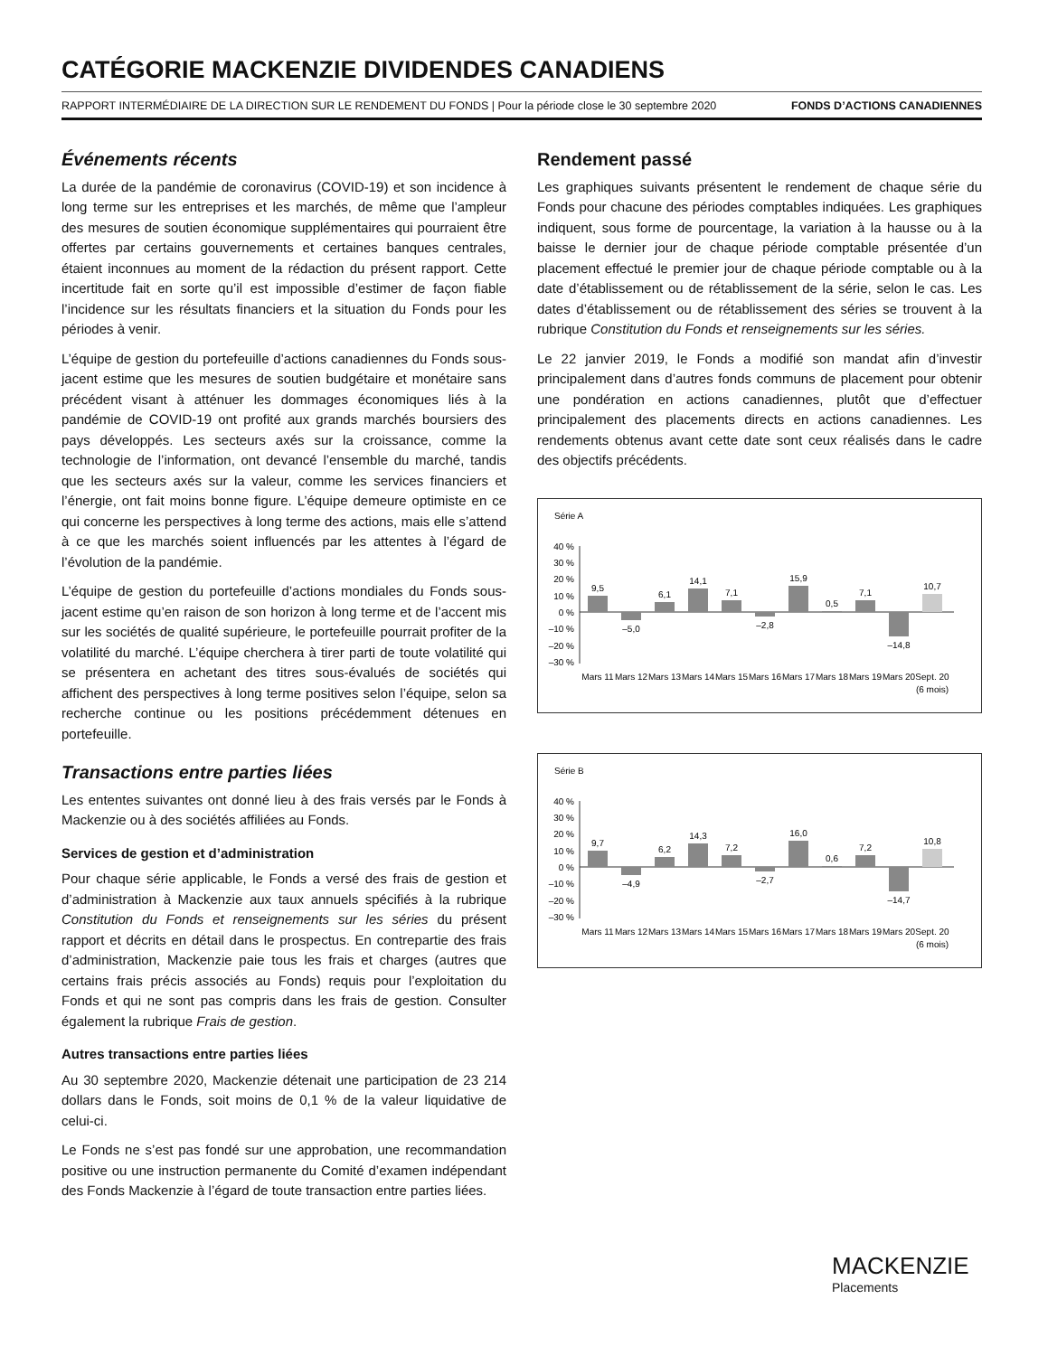CATÉGORIE MACKENZIE DIVIDENDES CANADIENS
RAPPORT INTERMÉDIAIRE DE LA DIRECTION SUR LE RENDEMENT DU FONDS | Pour la période close le 30 septembre 2020 FONDS D’ACTIONS CANADIENNES
Événements récents
La durée de la pandémie de coronavirus (COVID-19) et son incidence à long terme sur les entreprises et les marchés, de même que l’ampleur des mesures de soutien économique supplémentaires qui pourraient être offertes par certains gouvernements et certaines banques centrales, étaient inconnues au moment de la rédaction du présent rapport. Cette incertitude fait en sorte qu’il est impossible d’estimer de façon fiable l’incidence sur les résultats financiers et la situation du Fonds pour les périodes à venir.
L’équipe de gestion du portefeuille d’actions canadiennes du Fonds sous-jacent estime que les mesures de soutien budgétaire et monétaire sans précédent visant à atténuer les dommages économiques liés à la pandémie de COVID-19 ont profité aux grands marchés boursiers des pays développés. Les secteurs axés sur la croissance, comme la technologie de l’information, ont devancé l’ensemble du marché, tandis que les secteurs axés sur la valeur, comme les services financiers et l’énergie, ont fait moins bonne figure. L’équipe demeure optimiste en ce qui concerne les perspectives à long terme des actions, mais elle s’attend à ce que les marchés soient influencés par les attentes à l’égard de l’évolution de la pandémie.
L’équipe de gestion du portefeuille d’actions mondiales du Fonds sous-jacent estime qu’en raison de son horizon à long terme et de l’accent mis sur les sociétés de qualité supérieure, le portefeuille pourrait profiter de la volatilité du marché. L’équipe cherchera à tirer parti de toute volatilité qui se présentera en achetant des titres sous-évalués de sociétés qui affichent des perspectives à long terme positives selon l’équipe, selon sa recherche continue ou les positions précédemment détenues en portefeuille.
Transactions entre parties liées
Les ententes suivantes ont donné lieu à des frais versés par le Fonds à Mackenzie ou à des sociétés affiliées au Fonds.
Services de gestion et d’administration
Pour chaque série applicable, le Fonds a versé des frais de gestion et d’administration à Mackenzie aux taux annuels spécifiés à la rubrique Constitution du Fonds et renseignements sur les séries du présent rapport et décrits en détail dans le prospectus. En contrepartie des frais d’administration, Mackenzie paie tous les frais et charges (autres que certains frais précis associés au Fonds) requis pour l’exploitation du Fonds et qui ne sont pas compris dans les frais de gestion. Consulter également la rubrique Frais de gestion.
Autres transactions entre parties liées
Au 30 septembre 2020, Mackenzie détenait une participation de 23 214 dollars dans le Fonds, soit moins de 0,1 % de la valeur liquidative de celui-ci.
Le Fonds ne s’est pas fondé sur une approbation, une recommandation positive ou une instruction permanente du Comité d’examen indépendant des Fonds Mackenzie à l’égard de toute transaction entre parties liées.
Rendement passé
Les graphiques suivants présentent le rendement de chaque série du Fonds pour chacune des périodes comptables indiquées. Les graphiques indiquent, sous forme de pourcentage, la variation à la hausse ou à la baisse le dernier jour de chaque période comptable présentée d’un placement effectué le premier jour de chaque période comptable ou à la date d’établissement ou de rétablissement de la série, selon le cas. Les dates d’établissement ou de rétablissement des séries se trouvent à la rubrique Constitution du Fonds et renseignements sur les séries.
Le 22 janvier 2019, le Fonds a modifié son mandat afin d’investir principalement dans d’autres fonds communs de placement pour obtenir une pondération en actions canadiennes, plutôt que d’effectuer principalement des placements directs en actions canadiennes. Les rendements obtenus avant cette date sont ceux réalisés dans le cadre des objectifs précédents.
Série A
40 %
30 %
20 %
10 %
0 %
–10 %
–20 %
–30 %
9,5
–5,0
6,1
14,1
7,1
–2,8
15,9
0,5
7,1
–14,8
10,7
Mars 11
Mars 12
Mars 13
Mars 14
Mars 15
Mars 16
Mars 17
Mars 18
Mars 19
Mars 20
Sept. 20
(6 mois)
Série B
40 %
30 %
20 %
10 %
0 %
–10 %
–20 %
–30 %
9,7
–4,9
6,2
14,3
7,2
–2,7
16,0
0,6
7,2
–14,7
10,8
Mars 11
Mars 12
Mars 13
Mars 14
Mars 15
Mars 16
Mars 17
Mars 18
Mars 19
Mars 20
Sept. 20
(6 mois)
MACKENZIE
Placements